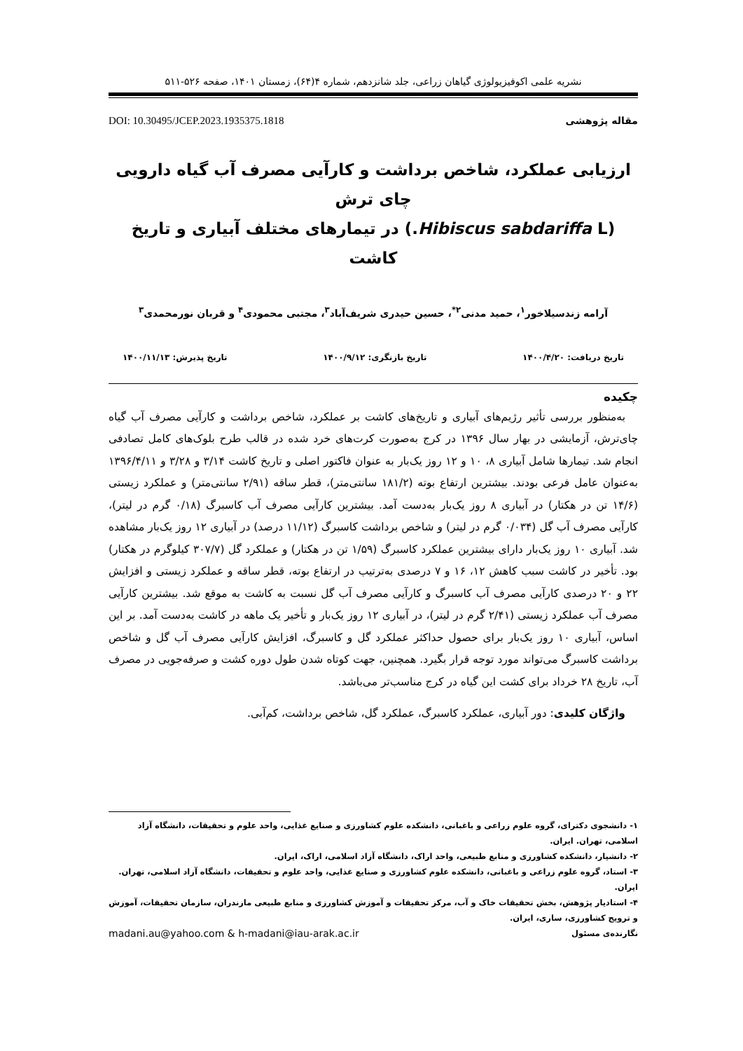نشریه علمی اکوفیزیولوژی گیاهان زراعی، جلد شانزدهم، شماره ۴(۶۴)، زمستان ۱۴۰۱، صفحه ۵۲۶-۵۱۱
مقاله پژوهشی DOI: 10.30495/JCEP.2023.1935375.1818
ارزیابی عملکرد، شاخص برداشت و کارآیی مصرف آب گیاه دارویی چای ترش
(Hibiscus sabdariffa L.) در تیمارهای مختلف آبیاری و تاریخ کاشت
آرامه زندسیلاخور<sup>۱</sup>، حمید مدنی<sup>۲*</sup>، حسین حیدری شریف‌آباد<sup>۳</sup>، مجتبی محمودی<sup>۴</sup> و قربان نورمحمدی<sup>۳</sup>
تاریخ دریافت: ۱۴۰۰/۴/۲۰ تاریخ بازنگری: ۱۴۰۰/۹/۱۲ تاریخ پذیرش: ۱۴۰۰/۱۱/۱۳
چکیده
به‌منظور بررسی تأثیر رژیم‌های آبیاری و تاریخ‌های کاشت بر عملکرد، شاخص برداشت و کارآیی مصرف آب گیاه چای‌ترش، آزمایشی در بهار سال ۱۳۹۶ در کرج به‌صورت کرت‌های خرد شده در قالب طرح بلوک‌های کامل تصادفی انجام شد. تیمارها شامل آبیاری ۸، ۱۰ و ۱۲ روز یک‌بار به عنوان فاکتور اصلی و تاریخ کاشت ۳/۱۴ و ۳/۲۸ و ۱۳۹۶/۴/۱۱ به‌عنوان عامل فرعی بودند. بیشترین ارتفاع بوته (۱۸۱/۲ سانتی‌متر)، قطر ساقه (۲/۹۱ سانتی‌متر) و عملکرد زیستی (۱۴/۶ تن در هکتار) در آبیاری ۸ روز یک‌بار به‌دست آمد. بیشترین کارآیی مصرف آب کاسبرگ (۰/۱۸ گرم در لیتر)، کارآیی مصرف آب گل (۰/۰۳۴ گرم در لیتر) و شاخص برداشت کاسبرگ (۱۱/۱۲ درصد) در آبیاری ۱۲ روز یک‌بار مشاهده شد. آبیاری ۱۰ روز یک‌بار دارای بیشترین عملکرد کاسبرگ (۱/۵۹ تن در هکتار) و عملکرد گل (۳۰۷/۷ کیلوگرم در هکتار) بود. تأخیر در کاشت سبب کاهش ۱۲، ۱۶ و ۷ درصدی به‌ترتیب در ارتفاع بوته، قطر ساقه و عملکرد زیستی و افزایش ۲۲ و ۲۰ درصدی کارآیی مصرف آب کاسبرگ و کارآیی مصرف آب گل نسبت به کاشت به موقع شد. بیشترین کارآیی مصرف آب عملکرد زیستی (۲/۴۱ گرم در لیتر)، در آبیاری ۱۲ روز یک‌بار و تأخیر یک ماهه در کاشت به‌دست آمد. بر این اساس، آبیاری ۱۰ روز یک‌بار برای حصول حداکثر عملکرد گل و کاسبرگ، افزایش کارآیی مصرف آب گل و شاخص برداشت کاسبرگ می‌تواند مورد توجه قرار بگیرد. همچنین، جهت کوتاه شدن طول دوره کشت و صرفه‌جویی در مصرف آب، تاریخ ۲۸ خرداد برای کشت این گیاه در کرج مناسب‌تر می‌باشد.
واژگان کلیدی: دور آبیاری، عملکرد کاسبرگ، عملکرد گل، شاخص برداشت، کم‌آبی.
۱- دانشجوی دکترای، گروه علوم زراعی و باغبانی، دانشکده علوم کشاورزی و صنایع غذایی، واحد علوم و تحقیقات، دانشگاه آزاد اسلامی، تهران. ایران.
۲- دانشیار، دانشکده کشاورزی و منابع طبیعی، واحد اراک، دانشگاه آزاد اسلامی، اراک، ایران.
۳- استاد، گروه علوم زراعی و باغبانی، دانشکده علوم کشاورزی و صنایع غذایی، واحد علوم و تحقیقات، دانشگاه آزاد اسلامی، تهران. ایران.
۴- استادیار پژوهش، بخش تحقیقات خاک و آب، مرکز تحقیقات و آموزش کشاورزی و منابع طبیعی مازندران، سازمان تحقیقات، آموزش و ترویج کشاورزی، ساری، ایران.
نگارنده‌ی مسئول madani.au@yahoo.com & h-madani@iau-arak.ac.ir